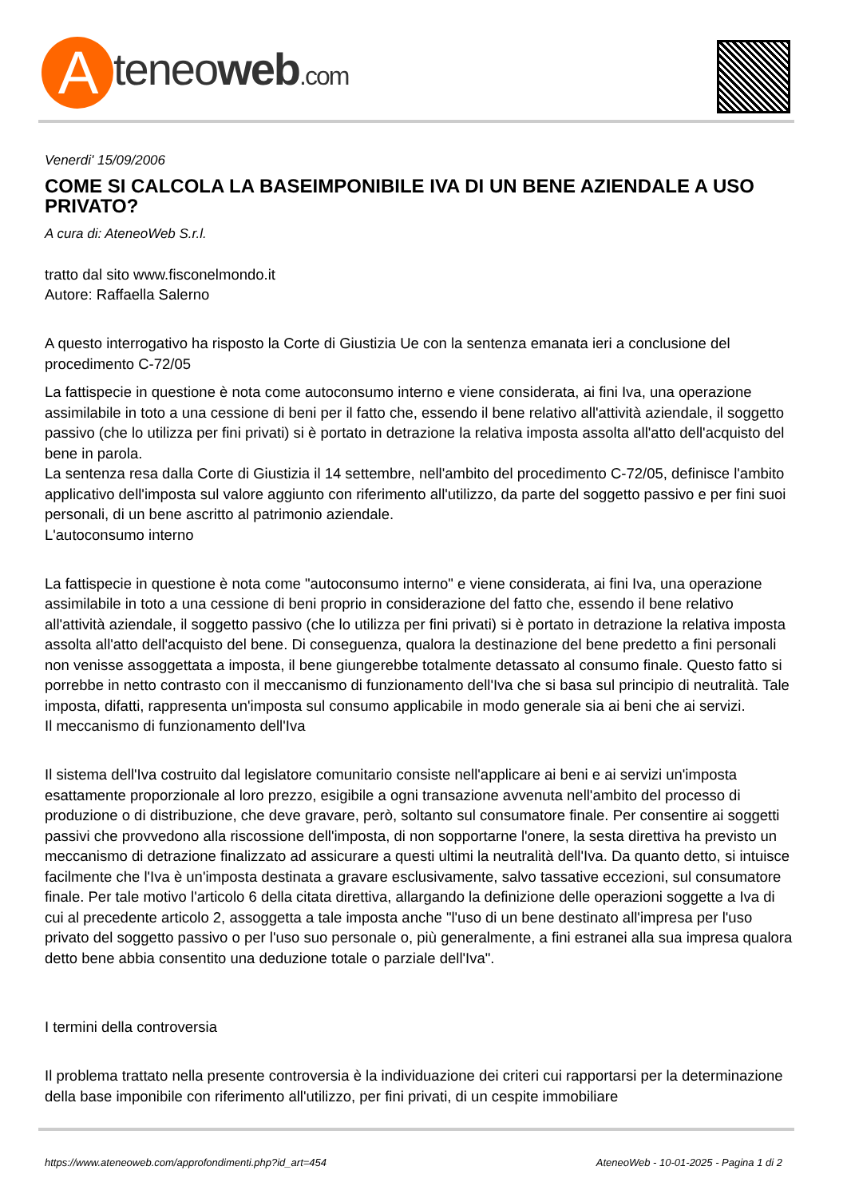Ateneoweb.com
Venerdi' 15/09/2006
COME SI CALCOLA LA BASEIMPONIBILE IVA DI UN BENE AZIENDALE A USO PRIVATO?
A cura di: AteneoWeb S.r.l.
tratto dal sito www.fisconelmondo.it
Autore: Raffaella Salerno
A questo interrogativo ha risposto la Corte di Giustizia Ue con la sentenza emanata ieri a conclusione del procedimento C-72/05
La fattispecie in questione è nota come autoconsumo interno e viene considerata, ai fini Iva, una operazione assimilabile in toto a una cessione di beni per il fatto che, essendo il bene relativo all'attività aziendale, il soggetto passivo (che lo utilizza per fini privati) si è portato in detrazione la relativa imposta assolta all'atto dell'acquisto del bene in parola.
La sentenza resa dalla Corte di Giustizia il 14 settembre, nell'ambito del procedimento C-72/05, definisce l'ambito applicativo dell'imposta sul valore aggiunto con riferimento all'utilizzo, da parte del soggetto passivo e per fini suoi personali, di un bene ascritto al patrimonio aziendale.
L'autoconsumo interno
La fattispecie in questione è nota come "autoconsumo interno" e viene considerata, ai fini Iva, una operazione assimilabile in toto a una cessione di beni proprio in considerazione del fatto che, essendo il bene relativo all'attività aziendale, il soggetto passivo (che lo utilizza per fini privati) si è portato in detrazione la relativa imposta assolta all'atto dell'acquisto del bene. Di conseguenza, qualora la destinazione del bene predetto a fini personali non venisse assoggettata a imposta, il bene giungerebbe totalmente detassato al consumo finale. Questo fatto si porrebbe in netto contrasto con il meccanismo di funzionamento dell'Iva che si basa sul principio di neutralità. Tale imposta, difatti, rappresenta un'imposta sul consumo applicabile in modo generale sia ai beni che ai servizi.
Il meccanismo di funzionamento dell'Iva
Il sistema dell'Iva costruito dal legislatore comunitario consiste nell'applicare ai beni e ai servizi un'imposta esattamente proporzionale al loro prezzo, esigibile a ogni transazione avvenuta nell'ambito del processo di produzione o di distribuzione, che deve gravare, però, soltanto sul consumatore finale. Per consentire ai soggetti passivi che provvedono alla riscossione dell'imposta, di non sopportarne l'onere, la sesta direttiva ha previsto un meccanismo di detrazione finalizzato ad assicurare a questi ultimi la neutralità dell'Iva. Da quanto detto, si intuisce facilmente che l'Iva è un'imposta destinata a gravare esclusivamente, salvo tassative eccezioni, sul consumatore finale. Per tale motivo l'articolo 6 della citata direttiva, allargando la definizione delle operazioni soggette a Iva di cui al precedente articolo 2, assoggetta a tale imposta anche "l'uso di un bene destinato all'impresa per l'uso privato del soggetto passivo o per l'uso suo personale o, più generalmente, a fini estranei alla sua impresa qualora detto bene abbia consentito una deduzione totale o parziale dell'Iva".
I termini della controversia
Il problema trattato nella presente controversia è la individuazione dei criteri cui rapportarsi per la determinazione della base imponibile con riferimento all'utilizzo, per fini privati, di un cespite immobiliare
https://www.ateneoweb.com/approfondimenti.php?id_art=454 AteneoWeb - 10-01-2025 - Pagina 1 di 2